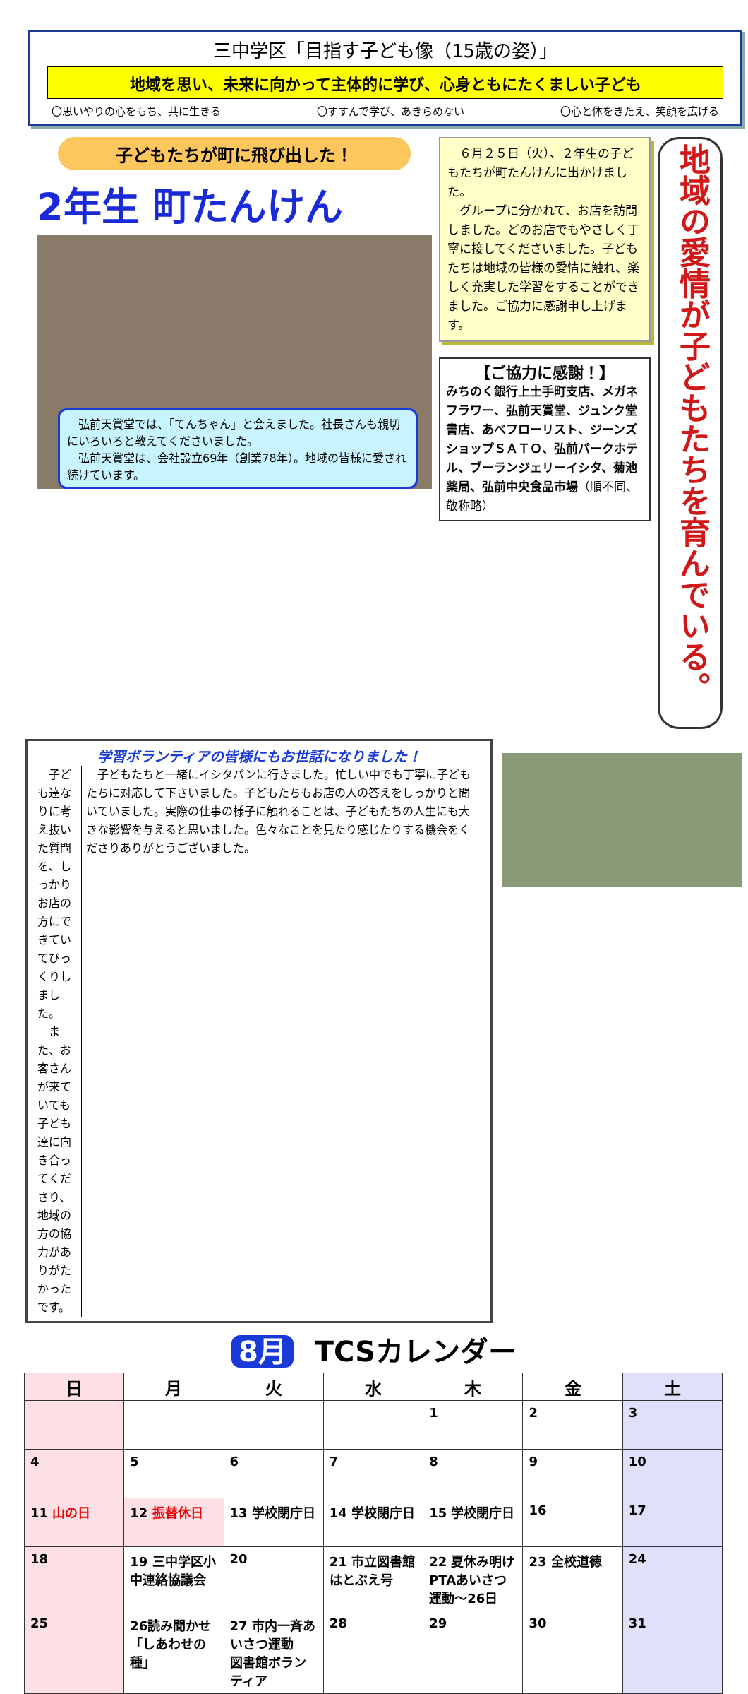三中学区「目指す子ども像（15歳の姿）」
地域を思い、未来に向かって主体的に学び、心身ともにたくましい子ども
〇思いやりの心をもち、共に生きる 〇すすんで学び、あきらめない 〇心と体をきたえ、笑顔を広げる
子どもたちが町に飛び出した！
2年生 町たんけん
　弘前天賞堂では、「てんちゃん」と会えました。社長さんも親切にいろいろと教えてくださいました。
　弘前天賞堂は、会社設立69年（創業78年）。地域の皆様に愛され続けています。
　６月２５日（火）、２年生の子どもたちが町たんけんに出かけました。
　グループに分かれて、お店を訪問しました。どのお店でもやさしく丁寧に接してくださいました。子どもたちは地域の皆様の愛情に触れ、楽しく充実した学習をすることができました。ご協力に感謝申し上げます。
【ご協力に感謝！】
みちのく銀行上土手町支店、メガネフラワー、弘前天賞堂、ジュンク堂書店、あべフローリスト、ジーンズショップＳＡＴＯ、弘前パークホテル、ブーランジェリーイシタ、菊池薬局、弘前中央食品市場（順不同、敬称略）
地域の愛情が子どもたちを育んでいる。
学習ボランティアの皆様にもお世話になりました！
　子ども達なりに考え抜いた質問を、しっかりお店の方にできていてびっくりしました。
　また、お客さんが来ていても子ども達に向き合ってくださり、地域の方の協力がありがたかったです。
　子どもたちと一緒にイシタパンに行きました。忙しい中でも丁寧に子どもたちに対応して下さいました。子どもたちもお店の人の答えをしっかりと聞いていました。実際の仕事の様子に触れることは、子どもたちの人生にも大きな影響を与えると思いました。色々なことを見たり感じたりする機会をくださりありがとうございました。
8月 TCSカレンダー
| 日 | 月 | 火 | 水 | 木 | 金 | 土 |
| --- | --- | --- | --- | --- | --- | --- |
| | | | | 1 | 2 | 3 |
| 4 | 5 | 6 | 7 | 8 | 9 | 10 |
| 11 山の日 | 12 振替休日 | 13 学校閉庁日 | 14 学校閉庁日 | 15 学校閉庁日 | 16 | 17 |
| 18 | 19 三中学区小中連絡協議会 | 20 | 21 市立図書館はとぶえ号 | 22 夏休み明けPTAあいさつ運動～26日 | 23 全校道徳 | 24 |
| 25 | 26読み聞かせ「しあわせの種」 | 27 市内一斉あいさつ運動 図書館ボランティア | 28 | 29 | 30 | 31 |